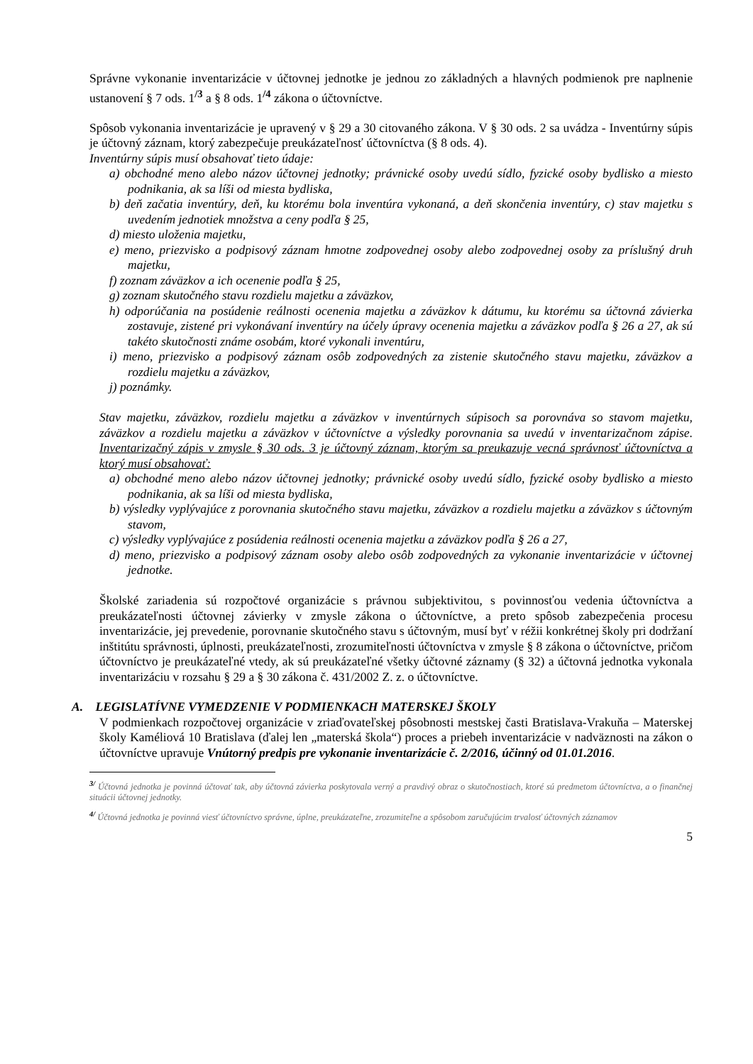Správne vykonanie inventarizácie v účtovnej jednotke je jednou zo základných a hlavných podmienok pre naplnenie ustanovení § 7 ods. 1<sup>/3</sup> a § 8 ods. 1<sup>/4</sup> zákona o účtovníctve.
Spôsob vykonania inventarizácie je upravený v § 29 a 30 citovaného zákona. V § 30 ods. 2 sa uvádza - Inventúrny súpis je účtovný záznam, ktorý zabezpečuje preukázateľnosť účtovníctva (§ 8 ods. 4).
Inventúrny súpis musí obsahovať tieto údaje:
a) obchodné meno alebo názov účtovnej jednotky; právnické osoby uvedú sídlo, fyzické osoby bydlisko a miesto podnikania, ak sa líši od miesta bydliska,
b) deň začatia inventúry, deň, ku ktorému bola inventúra vykonaná, a deň skončenia inventúry, c) stav majetku s uvedením jednotiek množstva a ceny podľa § 25,
d) miesto uloženia majetku,
e) meno, priezvisko a podpisový záznam hmotne zodpovednej osoby alebo zodpovednej osoby za príslušný druh majetku,
f) zoznam záväzkov a ich ocenenie podľa § 25,
g) zoznam skutočného stavu rozdielu majetku a záväzkov,
h) odporúčania na posúdenie reálnosti ocenenia majetku a záväzkov k dátumu, ku ktorému sa účtovná závierka zostavuje, zistené pri vykonávaní inventúry na účely úpravy ocenenia majetku a záväzkov podľa § 26 a 27, ak sú takéto skutočnosti známe osobám, ktoré vykonali inventúru,
i) meno, priezvisko a podpisový záznam osôb zodpovedných za zistenie skutočného stavu majetku, záväzkov a rozdielu majetku a záväzkov,
j) poznámky.
Stav majetku, záväzkov, rozdielu majetku a záväzkov v inventúrnych súpisoch sa porovnáva so stavom majetku, záväzkov a rozdielu majetku a záväzkov v účtovníctve a výsledky porovnania sa uvedú v inventarizačnom zápise. Inventarizačný zápis v zmysle § 30 ods. 3 je účtovný záznam, ktorým sa preukazuje vecná správnosť účtovníctva a ktorý musí obsahovať:
a) obchodné meno alebo názov účtovnej jednotky; právnické osoby uvedú sídlo, fyzické osoby bydlisko a miesto podnikania, ak sa líši od miesta bydliska,
b) výsledky vyplývajúce z porovnania skutočného stavu majetku, záväzkov a rozdielu majetku a záväzkov s účtovným stavom,
c) výsledky vyplývajúce z posúdenia reálnosti ocenenia majetku a záväzkov podľa § 26 a 27,
d) meno, priezvisko a podpisový záznam osoby alebo osôb zodpovedných za vykonanie inventarizácie v účtovnej jednotke.
Školské zariadenia sú rozpočtové organizácie s právnou subjektivitou, s povinnosťou vedenia účtovníctva a preukázateľnosti účtovnej závierky v zmysle zákona o účtovníctve, a preto spôsob zabezpečenia procesu inventarizácie, jej prevedenie, porovnanie skutočného stavu s účtovným, musí byť v réžii konkrétnej školy pri dodržaní inštitútu správnosti, úplnosti, preukázateľnosti, zrozumiteľnosti účtovníctva v zmysle § 8 zákona o účtovníctve, pričom účtovníctvo je preukázateľné vtedy, ak sú preukázateľné všetky účtovné záznamy (§ 32) a účtovná jednotka vykonala inventarizáciu v rozsahu § 29 a § 30 zákona č. 431/2002 Z. z. o účtovníctve.
A. LEGISLATÍVNE VYMEDZENIE V PODMIENKACH MATERSKEJ ŠKOLY
V podmienkach rozpočtovej organizácie v zriaďovateľskej pôsobnosti mestskej časti Bratislava-Vrakuňa – Materskej školy Kaméliová 10 Bratislava (ďalej len „materská škola“) proces a priebeh inventarizácie v nadväznosti na zákon o účtovníctve upravuje Vnútorný predpis pre vykonanie inventarizácie č. 2/2016, účinný od 01.01.2016.
<sup>3/</sup> Účtovná jednotka je povinná účtovať tak, aby účtovná závierka poskytovala verný a pravdivý obraz o skutočnostiach, ktoré sú predmetom účtovníctva, a o finančnej situácii účtovnej jednotky.
<sup>4/</sup> Účtovná jednotka je povinná viesť účtovníctvo správne, úplne, preukázateľne, zrozumiteľne a spôsobom zaručujúcim trvalosť účtovných záznamov
5